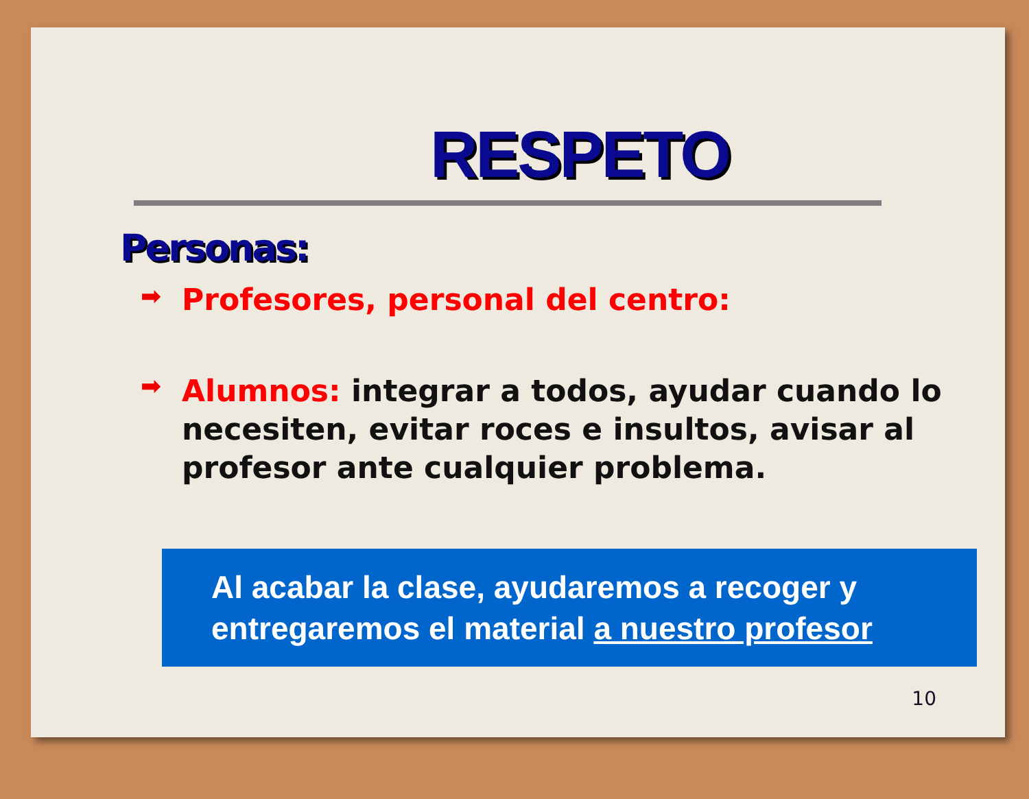RESPETO
Personas:
➡ Profesores, personal del centro:
➡ Alumnos: integrar a todos, ayudar cuando lo necesiten, evitar roces e insultos, avisar al profesor ante cualquier problema.
Al acabar la clase, ayudaremos a recoger y entregaremos el material a nuestro profesor
10